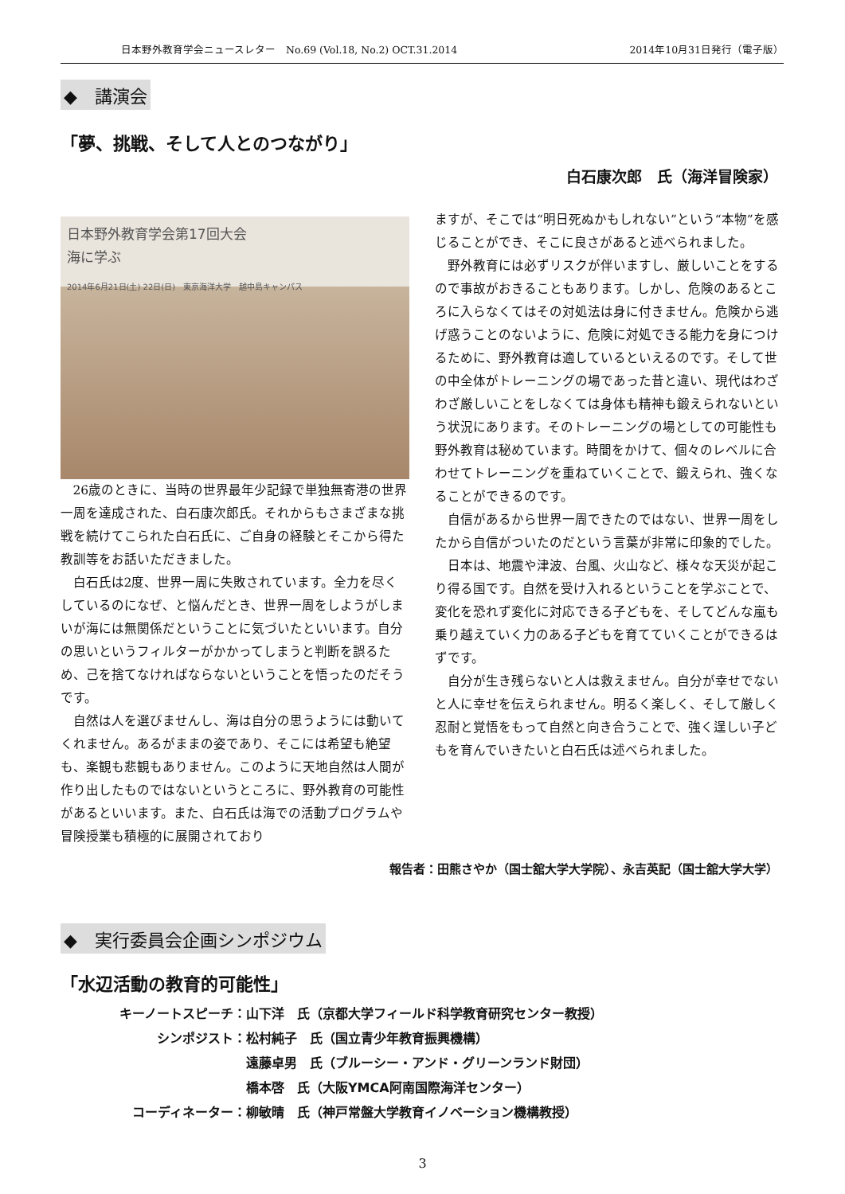日本野外教育学会ニュースレター　No.69 (Vol.18, No.2) OCT.31.2014 2014年10月31日発行（電子版）
◆　講演会
「夢、挑戦、そして人とのつながり」
白石康次郎　氏（海洋冒険家）
日本野外教育学会第17回大会
海に学ぶ
2014年6月21日(土) 22日(日)　東京海洋大学　越中島キャンパス
26歳のときに、当時の世界最年少記録で単独無寄港の世界一周を達成された、白石康次郎氏。それからもさまざまな挑戦を続けてこられた白石氏に、ご自身の経験とそこから得た教訓等をお話いただきました。
白石氏は2度、世界一周に失敗されています。全力を尽くしているのになぜ、と悩んだとき、世界一周をしようがしまいが海には無関係だということに気づいたといいます。自分の思いというフィルターがかかってしまうと判断を誤るため、己を捨てなければならないということを悟ったのだそうです。
自然は人を選びませんし、海は自分の思うようには動いてくれません。あるがままの姿であり、そこには希望も絶望も、楽観も悲観もありません。このように天地自然は人間が作り出したものではないというところに、野外教育の可能性があるといいます。また、白石氏は海での活動プログラムや冒険授業も積極的に展開されており
ますが、そこでは“明日死ぬかもしれない”という“本物”を感じることができ、そこに良さがあると述べられました。
野外教育には必ずリスクが伴いますし、厳しいことをするので事故がおきることもあります。しかし、危険のあるところに入らなくてはその対処法は身に付きません。危険から逃げ惑うことのないように、危険に対処できる能力を身につけるために、野外教育は適しているといえるのです。そして世の中全体がトレーニングの場であった昔と違い、現代はわざわざ厳しいことをしなくては身体も精神も鍛えられないという状況にあります。そのトレーニングの場としての可能性も野外教育は秘めています。時間をかけて、個々のレベルに合わせてトレーニングを重ねていくことで、鍛えられ、強くなることができるのです。
自信があるから世界一周できたのではない、世界一周をしたから自信がついたのだという言葉が非常に印象的でした。
日本は、地震や津波、台風、火山など、様々な天災が起こり得る国です。自然を受け入れるということを学ぶことで、変化を恐れず変化に対応できる子どもを、そしてどんな嵐も乗り越えていく力のある子どもを育てていくことができるはずです。
自分が生き残らないと人は救えません。自分が幸せでないと人に幸せを伝えられません。明るく楽しく、そして厳しく忍耐と覚悟をもって自然と向き合うことで、強く逞しい子どもを育んでいきたいと白石氏は述べられました。
報告者：田熊さやか（国士舘大学大学院）、永吉英記（国士舘大学大学）
◆　実行委員会企画シンポジウム
「水辺活動の教育的可能性」
| キーノートスピーチ： | 山下洋 氏（京都大学フィールド科学教育研究センター教授） |
| シンポジスト： | 松村純子 氏（国立青少年教育振興機構） |
| | 遠藤卓男 氏（ブルーシー・アンド・グリーンランド財団） |
| | 橋本啓 氏（大阪YMCA阿南国際海洋センター） |
| コーディネーター： | 柳敏晴 氏（神戸常盤大学教育イノベーション機構教授） |
3